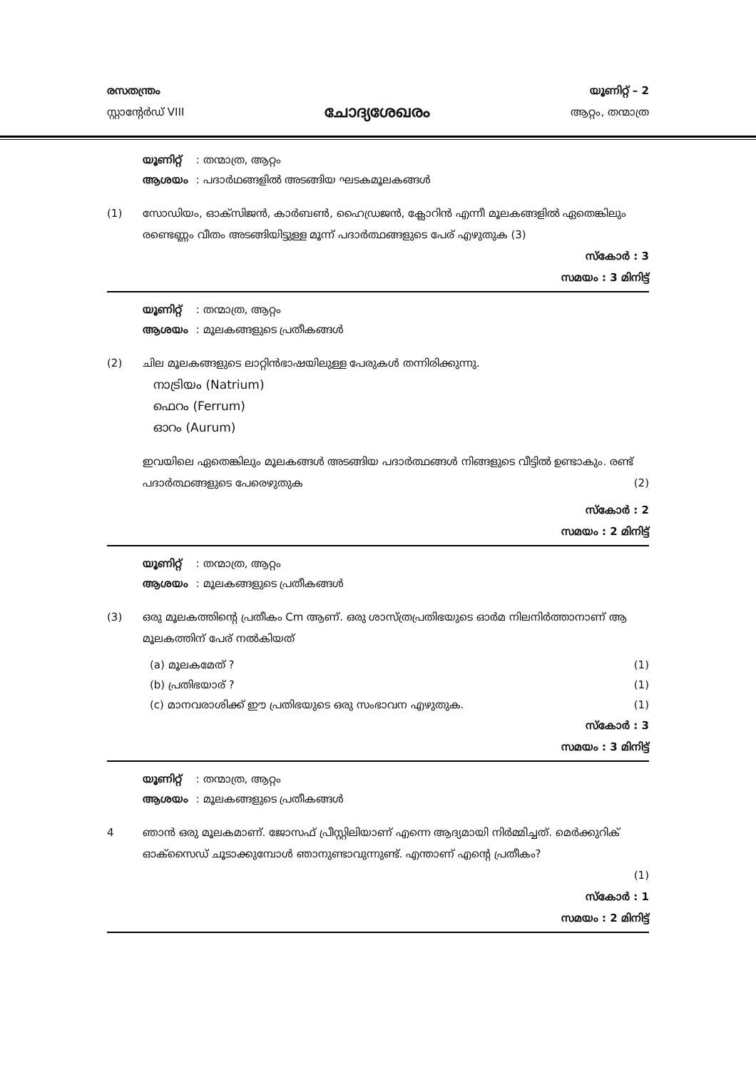രസതന്ത്രം
സ്റ്റാന്റേർഡ് VIII
ചോദ്യശേഖരം
യൂണിറ്റ് – 2
ആറ്റം, തന്മാത്ര
യൂണിറ്റ് : തന്മാത്ര, ആറ്റം
ആശയം : പദാർഥങ്ങളിൽ അടങ്ങിയ ഘടകമൂലകങ്ങൾ
(1) സോഡിയം, ഓക്സിജൻ, കാർബൺ, ഹൈഡ്രജൻ, ക്ലോറിൻ എന്നീ മൂലകങ്ങളിൽ ഏതെങ്കിലും രണ്ടെണ്ണം വീതം അടങ്ങിയിട്ടുള്ള മൂന്ന് പദാർത്ഥങ്ങളുടെ പേര് എഴുതുക (3)
സ്കോർ : 3
സമയം : 3 മിനിട്ട്
യൂണിറ്റ് : തന്മാത്ര, ആറ്റം
ആശയം : മൂലകങ്ങളുടെ പ്രതീകങ്ങൾ
(2) ചില മൂലകങ്ങളുടെ ലാറ്റിൻഭാഷയിലുള്ള പേരുകൾ തന്നിരിക്കുന്നു.
നാട്രിയം (Natrium)
ഫെറം (Ferrum)
ഓറം (Aurum)
ഇവയിലെ ഏതെങ്കിലും മൂലകങ്ങൾ അടങ്ങിയ പദാർത്ഥങ്ങൾ നിങ്ങളുടെ വീട്ടിൽ ഉണ്ടാകും. രണ്ട് പദാർത്ഥങ്ങളുടെ പേരെഴുതുക (2)
സ്കോർ : 2
സമയം : 2 മിനിട്ട്
യൂണിറ്റ് : തന്മാത്ര, ആറ്റം
ആശയം : മൂലകങ്ങളുടെ പ്രതീകങ്ങൾ
(3) ഒരു മൂലകത്തിന്റെ പ്രതീകം Cm ആണ്. ഒരു ശാസ്ത്രപ്രതിഭയുടെ ഓർമ നിലനിർത്താനാണ് ആ മൂലകത്തിന് പേര് നൽകിയത്
(a) മൂലകമേത് ? (1)
(b) പ്രതിഭയാര് ? (1)
(c) മാനവരാശിക്ക് ഈ പ്രതിഭയുടെ ഒരു സംഭാവന എഴുതുക. (1)
സ്കോർ : 3
സമയം : 3 മിനിട്ട്
യൂണിറ്റ് : തന്മാത്ര, ആറ്റം
ആശയം : മൂലകങ്ങളുടെ പ്രതീകങ്ങൾ
4 ഞാൻ ഒരു മൂലകമാണ്. ജോസഫ് പ്രീസ്റ്റിലിയാണ് എന്നെ ആദ്യമായി നിർമ്മിച്ചത്. മെർക്കുറിക് ഓക്സൈഡ് ചൂടാക്കുമ്പോൾ ഞാനുണ്ടാവുന്നുണ്ട്. എന്താണ് എന്റെ പ്രതീകം?
(1)
സ്കോർ : 1
സമയം : 2 മിനിട്ട്